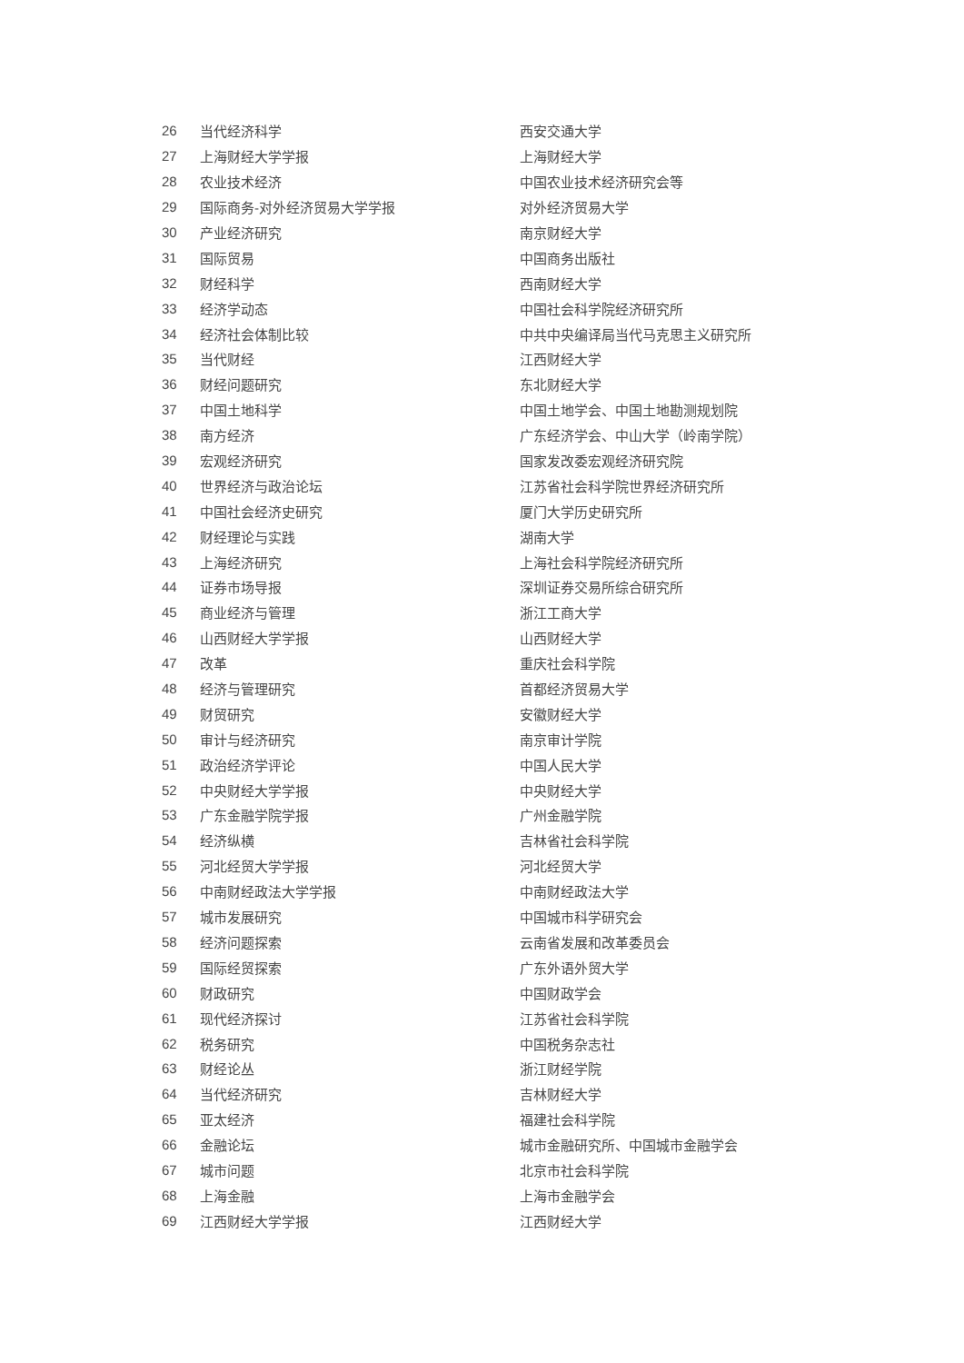| 26 | 当代经济科学 | 西安交通大学 |
| 27 | 上海财经大学学报 | 上海财经大学 |
| 28 | 农业技术经济 | 中国农业技术经济研究会等 |
| 29 | 国际商务-对外经济贸易大学学报 | 对外经济贸易大学 |
| 30 | 产业经济研究 | 南京财经大学 |
| 31 | 国际贸易 | 中国商务出版社 |
| 32 | 财经科学 | 西南财经大学 |
| 33 | 经济学动态 | 中国社会科学院经济研究所 |
| 34 | 经济社会体制比较 | 中共中央编译局当代马克思主义研究所 |
| 35 | 当代财经 | 江西财经大学 |
| 36 | 财经问题研究 | 东北财经大学 |
| 37 | 中国土地科学 | 中国土地学会、中国土地勘测规划院 |
| 38 | 南方经济 | 广东经济学会、中山大学（岭南学院） |
| 39 | 宏观经济研究 | 国家发改委宏观经济研究院 |
| 40 | 世界经济与政治论坛 | 江苏省社会科学院世界经济研究所 |
| 41 | 中国社会经济史研究 | 厦门大学历史研究所 |
| 42 | 财经理论与实践 | 湖南大学 |
| 43 | 上海经济研究 | 上海社会科学院经济研究所 |
| 44 | 证券市场导报 | 深圳证券交易所综合研究所 |
| 45 | 商业经济与管理 | 浙江工商大学 |
| 46 | 山西财经大学学报 | 山西财经大学 |
| 47 | 改革 | 重庆社会科学院 |
| 48 | 经济与管理研究 | 首都经济贸易大学 |
| 49 | 财贸研究 | 安徽财经大学 |
| 50 | 审计与经济研究 | 南京审计学院 |
| 51 | 政治经济学评论 | 中国人民大学 |
| 52 | 中央财经大学学报 | 中央财经大学 |
| 53 | 广东金融学院学报 | 广州金融学院 |
| 54 | 经济纵横 | 吉林省社会科学院 |
| 55 | 河北经贸大学学报 | 河北经贸大学 |
| 56 | 中南财经政法大学学报 | 中南财经政法大学 |
| 57 | 城市发展研究 | 中国城市科学研究会 |
| 58 | 经济问题探索 | 云南省发展和改革委员会 |
| 59 | 国际经贸探索 | 广东外语外贸大学 |
| 60 | 财政研究 | 中国财政学会 |
| 61 | 现代经济探讨 | 江苏省社会科学院 |
| 62 | 税务研究 | 中国税务杂志社 |
| 63 | 财经论丛 | 浙江财经学院 |
| 64 | 当代经济研究 | 吉林财经大学 |
| 65 | 亚太经济 | 福建社会科学院 |
| 66 | 金融论坛 | 城市金融研究所、中国城市金融学会 |
| 67 | 城市问题 | 北京市社会科学院 |
| 68 | 上海金融 | 上海市金融学会 |
| 69 | 江西财经大学学报 | 江西财经大学 |